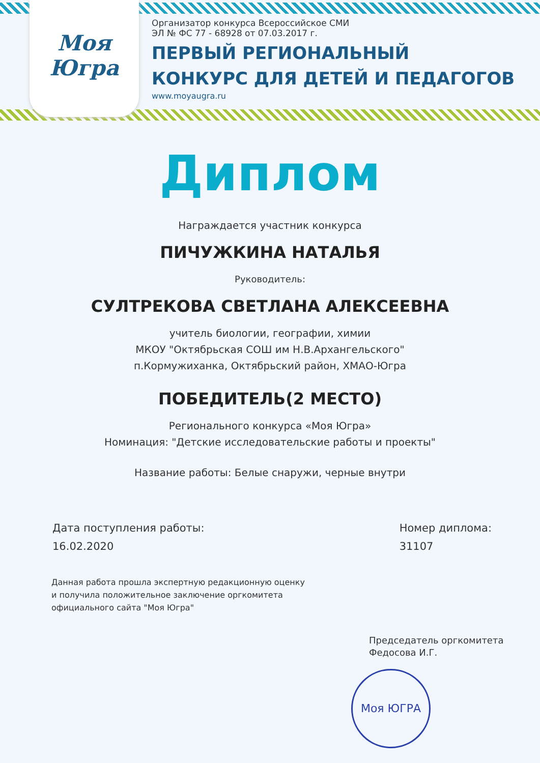Моя Югра
Организатор конкурса Всероссийское СМИ
ЭЛ № ФС 77 - 68928 от 07.03.2017 г.
ПЕРВЫЙ РЕГИОНАЛЬНЫЙ
КОНКУРС ДЛЯ ДЕТЕЙ И ПЕДАГОГОВ
www.moyaugra.ru
Диплом
Награждается участник конкурса
ПИЧУЖКИНА НАТАЛЬЯ
Руководитель:
СУЛТРЕКОВА СВЕТЛАНА АЛЕКСЕЕВНА
учитель биологии, географии, химии
МКОУ "Октябрьская СОШ им Н.В.Архангельского"
п.Кормужиханка, Октябрьский район, ХМАО-Югра
ПОБЕДИТЕЛЬ(2 МЕСТО)
Регионального конкурса «Моя Югра»
Номинация: "Детские исследовательские работы и проекты"
Название работы: Белые снаружи, черные внутри
Дата поступления работы:
16.02.2020
Номер диплома:
31107
Данная работа прошла экспертную редакционную оценку
и получила положительное заключение оргкомитета
официального сайта "Моя Югра"
Председатель оргкомитета
Федосова И.Г.
Моя ЮГРА